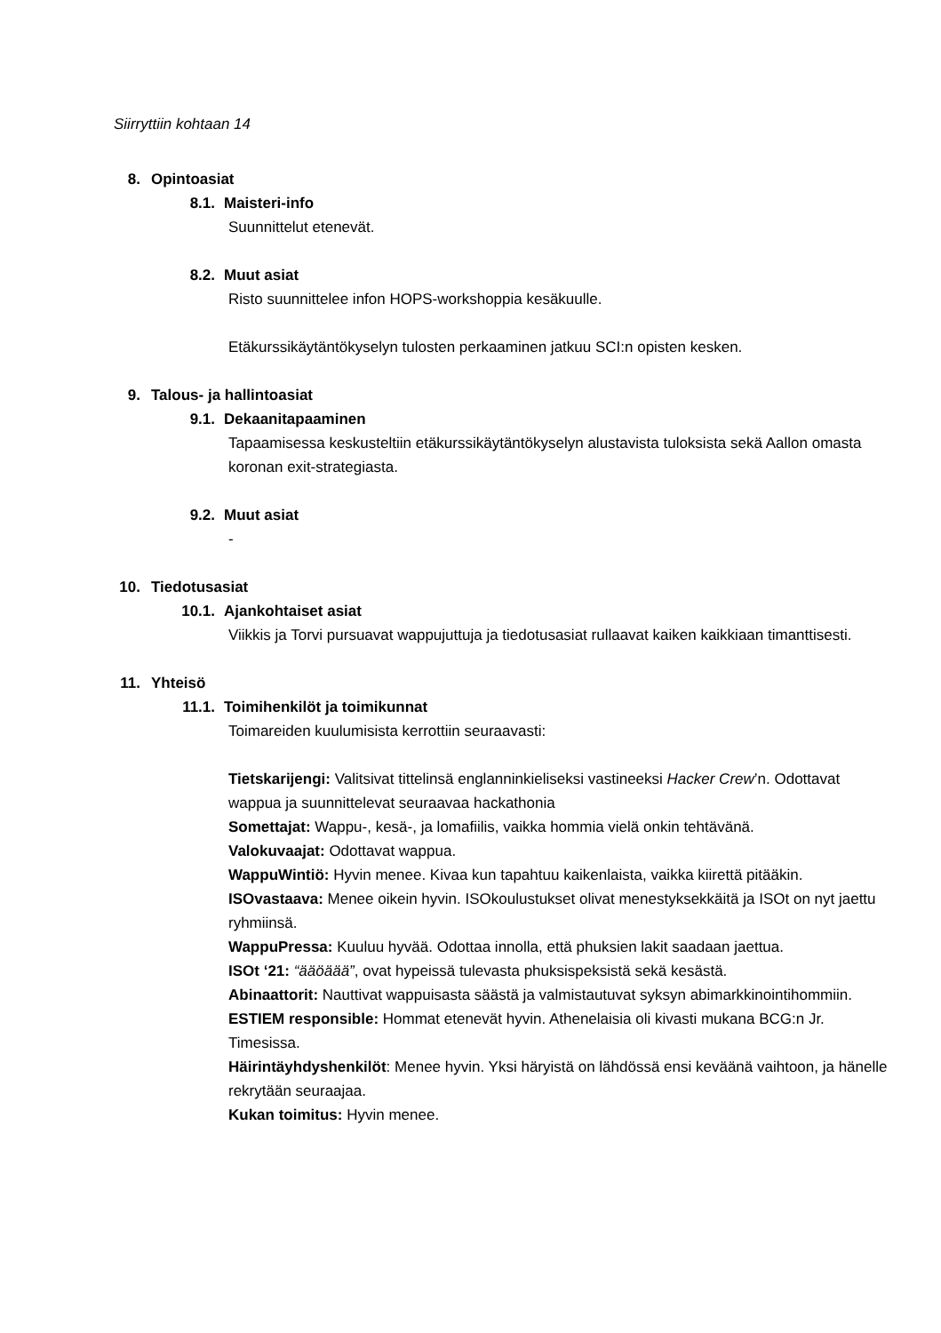Siirryttiin kohtaan 14
8. Opintoasiat
8.1. Maisteri-info
Suunnittelut etenevät.
8.2. Muut asiat
Risto suunnittelee infon HOPS-workshoppia kesäkuulle.
Etäkurssikäytäntökyselyn tulosten perkaaminen jatkuu SCI:n opisten kesken.
9. Talous- ja hallintoasiat
9.1. Dekaanitapaaminen
Tapaamisessa keskusteltiin etäkurssikäytäntökyselyn alustavista tuloksista sekä Aallon omasta koronan exit-strategiasta.
9.2. Muut asiat
-
10. Tiedotusasiat
10.1. Ajankohtaiset asiat
Viikkis ja Torvi pursuavat wappujuttuja ja tiedotusasiat rullaavat kaiken kaikkiaan timanttisesti.
11. Yhteisö
11.1. Toimihenkilöt ja toimikunnat
Toimareiden kuulumisista kerrottiin seuraavasti:
Tietskarijengi: Valitsivat tittelinsä englanninkieliseksi vastineeksi Hacker Crew’n. Odottavat wappua ja suunnittelevat seuraavaa hackathonia
Somettajat: Wappu-, kesä-, ja lomafiilis, vaikka hommia vielä onkin tehtävänä.
Valokuvaajat: Odottavat wappua.
WappuWintiö: Hyvin menee. Kivaa kun tapahtuu kaikenlaista, vaikka kiirettä pitääkin.
ISOvastaava: Menee oikein hyvin. ISOkoulustukset olivat menestyksekkäitä ja ISOt on nyt jaettu ryhmiinsä.
WappuPressa: Kuuluu hyvää. Odottaa innolla, että phuksien lakit saadaan jaettua.
ISOt ‘21: “ääöäää”, ovat hypeissä tulevasta phuksispeksistä sekä kesästä.
Abinaattorit: Nauttivat wappuisasta säästä ja valmistautuvat syksyn abimarkkinointihommiin.
ESTIEM responsible: Hommat etenevät hyvin. Athenelaisia oli kivasti mukana BCG:n Jr. Timesissa.
Häirintäyhdyshenkilöt: Menee hyvin. Yksi häryistä on lähdössä ensi keväänä vaihtoon, ja hänelle rekrytään seuraajaa.
Kukan toimitus: Hyvin menee.